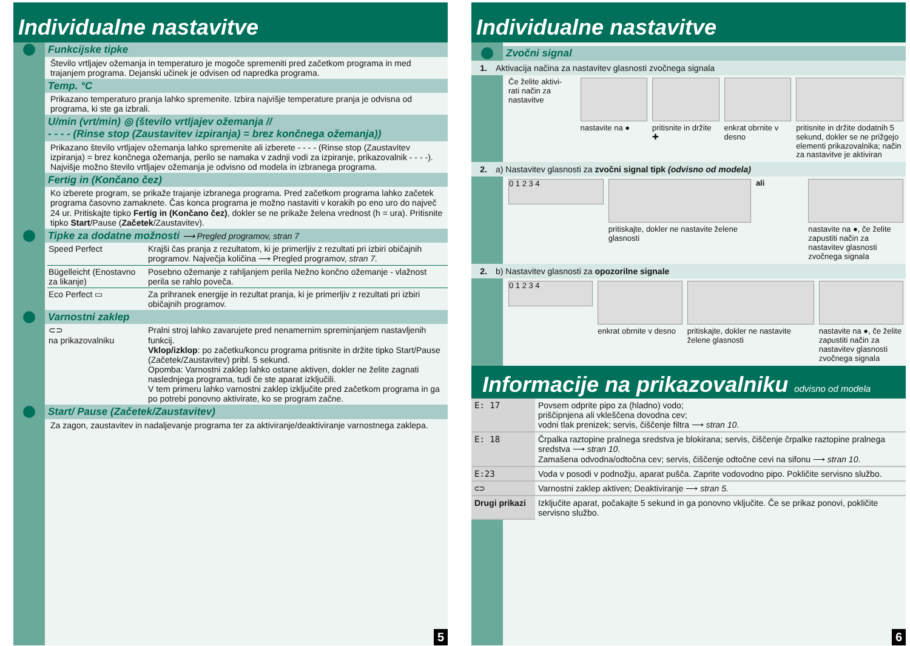Individualne nastavitve
Funkcijske tipke
Število vrtljajev ožemanja in temperaturo je mogoče spremeniti pred začetkom programa in med trajanjem programa. Dejanski učinek je odvisen od napredka programa.
Temp. °C
Prikazano temperaturo pranja lahko spremenite. Izbira najvišje temperature pranja je odvisna od programa, ki ste ga izbrali.
U/min (vrt/min) ◎ (število vrtljajev ožemanja //
- - - - (Rinse stop (Zaustavitev izpiranja) = brez končnega ožemanja))
Prikazano število vrtljajev ožemanja lahko spremenite ali izberete - - - - (Rinse stop (Zaustavitev izpiranja) = brez končnega ožemanja, perilo se namaka v zadnji vodi za izpiranje, prikazovalnik - - - -). Najvišje možno število vrtljajev ožemanja je odvisno od modela in izbranega programa.
Fertig in (Končano čez)
Ko izberete program, se prikaže trajanje izbranega programa. Pred začetkom programa lahko začetek programa časovno zamaknete. Čas konca programa je možno nastaviti v korakih po eno uro do največ 24 ur. Pritiskajte tipko Fertig in (Končano čez), dokler se ne prikaže želena vrednost (h = ura). Pritisnite tipko Start/Pause (Začetek/Zaustavitev).
Tipke za dodatne možnosti ⟶ Pregled programov, stran 7
| Speed Perfect | Krajši čas pranja z rezultatom, ki je primerljiv z rezultati pri izbiri običajnih programov. Največja količina ⟶ Pregled programov, stran 7. |
| Bügelleicht (Enostavno za likanje) | Posebno ožemanje z rahljanjem perila Nežno končno ožemanje - vlažnost perila se rahlo poveča. |
| Eco Perfect ▭ | Za prihranek energije in rezultat pranja, ki je primerljiv z rezultati pri izbiri običajnih programov. |
Varnostni zaklep
| ⊂⊃ na prikazovalniku | Pralni stroj lahko zavarujete pred nenamernim spreminjanjem nastavljenih funkcij. Vklop/izklop : po začetku/koncu programa pritisnite in držite tipko Start/Pause (Začetek/Zaustavitev) pribl. 5 sekund. Opomba: Varnostni zaklep lahko ostane aktiven, dokler ne želite zagnati naslednjega programa, tudi če ste aparat izključili. V tem primeru lahko varnostni zaklep izključite pred začetkom programa in ga po potrebi ponovno aktivirate, ko se program začne. |
Start/ Pause (Začetek/Zaustavitev)
Za zagon, zaustavitev in nadaljevanje programa ter za aktiviranje/deaktiviranje varnostnega zaklepa.
5
Individualne nastavitve
Zvočni signal
1. Aktivacija načina za nastavitev glasnosti zvočnega signala
Če želite aktivi-
rati način za
nastavitve
nastavite na ● pritisnite in držite ✚ enkrat obrnite v desno pritisnite in držite dodatnih 5 sekund, dokler se ne prižgejo elementi prikazovalnika; način za nastavitve je aktiviran
2. a) Nastavitev glasnosti za zvočni signal tipk (odvisno od modela)
0 1 2 3 4
pritiskajte, dokler ne nastavite želene glasnosti
ali nastavite na ●, če želite zapustiti način za nastavitev glasnosti zvočnega signala
2. b) Nastavitev glasnosti za opozorilne signale
0 1 2 3 4
enkrat obrnite v desno pritiskajte, dokler ne nastavite želene glasnosti
nastavite na ●, če želite zapustiti način za nastavitev glasnosti zvočnega signala
Informacije na prikazovalniku odvisno od modela
| E: 17 | Povsem odprite pipo za (hladno) vodo; priščipnjena ali vkleščena dovodna cev; vodni tlak prenizek; servis, čiščenje filtra ⟶ stran 10 . |
| E: 18 | Črpalka raztopine pralnega sredstva je blokirana; servis, čiščenje črpalke raztopine pralnega sredstva ⟶ stran 10 . Zamašena odvodna/odtočna cev; servis, čiščenje odtočne cevi na sifonu ⟶ stran 10 . |
| E:23 | Voda v posodi v podnožju, aparat pušča. Zaprite vodovodno pipo. Pokličite servisno službo. |
| ⊂⊃ | Varnostni zaklep aktiven; Deaktiviranje ⟶ stran 5. |
| Drugi prikazi | Izključite aparat, počakajte 5 sekund in ga ponovno vključite. Če se prikaz ponovi, pokličite servisno službo. |
6